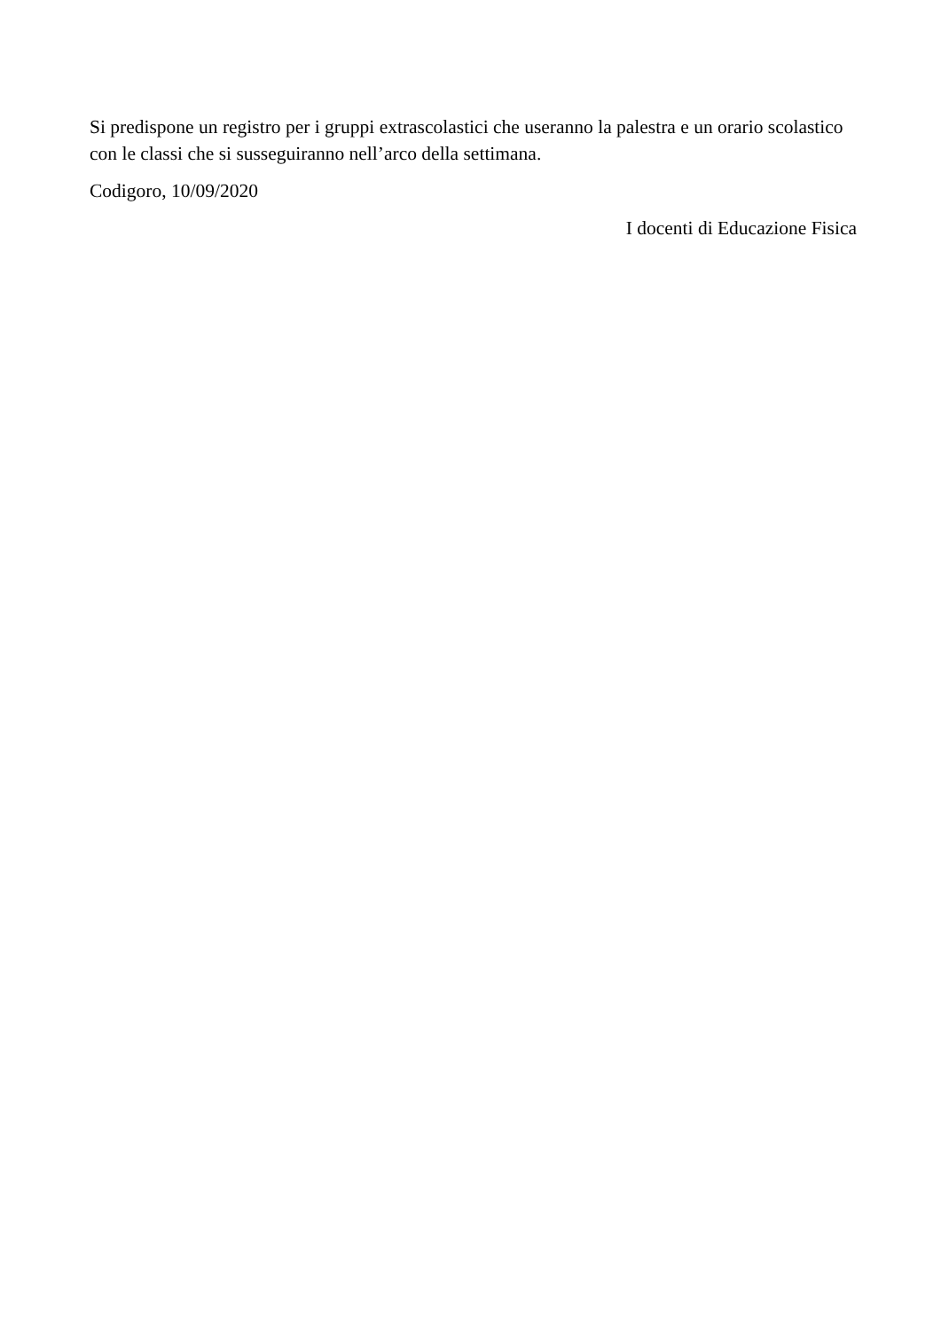Si predispone un registro per i gruppi extrascolastici che useranno la palestra e un orario scolastico con le classi che si susseguiranno nell’arco della settimana.
Codigoro, 10/09/2020
I docenti di Educazione Fisica